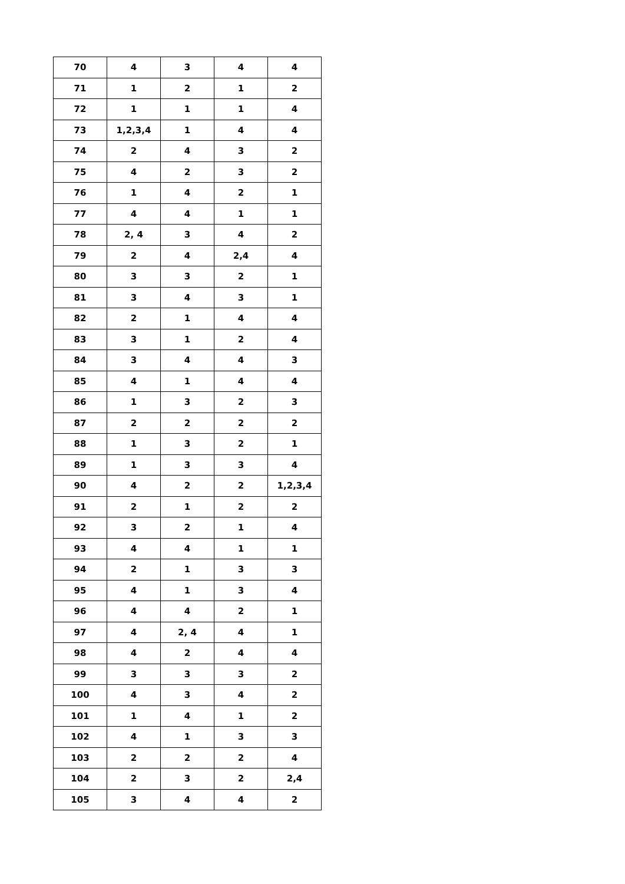| 70 | 4 | 3 | 4 | 4 |
| 71 | 1 | 2 | 1 | 2 |
| 72 | 1 | 1 | 1 | 4 |
| 73 | 1,2,3,4 | 1 | 4 | 4 |
| 74 | 2 | 4 | 3 | 2 |
| 75 | 4 | 2 | 3 | 2 |
| 76 | 1 | 4 | 2 | 1 |
| 77 | 4 | 4 | 1 | 1 |
| 78 | 2, 4 | 3 | 4 | 2 |
| 79 | 2 | 4 | 2,4 | 4 |
| 80 | 3 | 3 | 2 | 1 |
| 81 | 3 | 4 | 3 | 1 |
| 82 | 2 | 1 | 4 | 4 |
| 83 | 3 | 1 | 2 | 4 |
| 84 | 3 | 4 | 4 | 3 |
| 85 | 4 | 1 | 4 | 4 |
| 86 | 1 | 3 | 2 | 3 |
| 87 | 2 | 2 | 2 | 2 |
| 88 | 1 | 3 | 2 | 1 |
| 89 | 1 | 3 | 3 | 4 |
| 90 | 4 | 2 | 2 | 1,2,3,4 |
| 91 | 2 | 1 | 2 | 2 |
| 92 | 3 | 2 | 1 | 4 |
| 93 | 4 | 4 | 1 | 1 |
| 94 | 2 | 1 | 3 | 3 |
| 95 | 4 | 1 | 3 | 4 |
| 96 | 4 | 4 | 2 | 1 |
| 97 | 4 | 2, 4 | 4 | 1 |
| 98 | 4 | 2 | 4 | 4 |
| 99 | 3 | 3 | 3 | 2 |
| 100 | 4 | 3 | 4 | 2 |
| 101 | 1 | 4 | 1 | 2 |
| 102 | 4 | 1 | 3 | 3 |
| 103 | 2 | 2 | 2 | 4 |
| 104 | 2 | 3 | 2 | 2,4 |
| 105 | 3 | 4 | 4 | 2 |